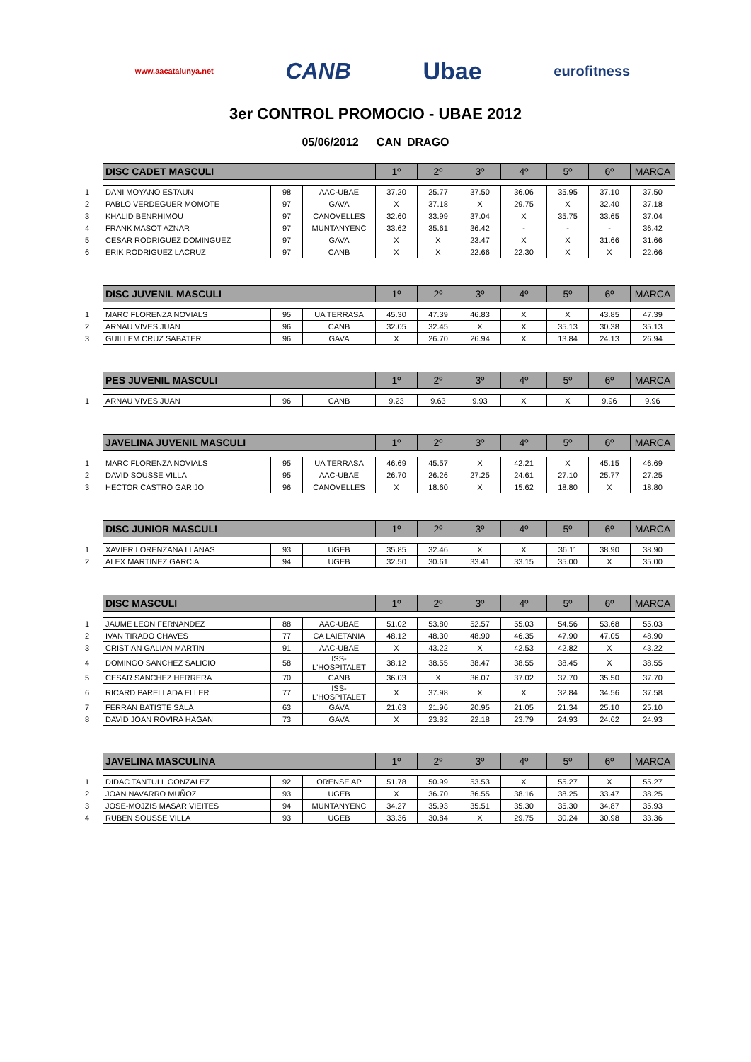www.aacatalunya.net CANB Ubae eurofitness
3er CONTROL PROMOCIO - UBAE 2012
05/06/2012 CAN DRAGO
| | DISC CADET MASCULI | | | 1º | 2º | 3º | 4º | 5º | 6º | MARCA |
| 1 | DANI MOYANO ESTAUN | 98 | AAC-UBAE | 37.20 | 25.77 | 37.50 | 36.06 | 35.95 | 37.10 | 37.50 |
| 2 | PABLO VERDEGUER MOMOTE | 97 | GAVA | X | 37.18 | X | 29.75 | X | 32.40 | 37.18 |
| 3 | KHALID BENRHIMOU | 97 | CANOVELLES | 32.60 | 33.99 | 37.04 | X | 35.75 | 33.65 | 37.04 |
| 4 | FRANK MASOT AZNAR | 97 | MUNTANYENC | 33.62 | 35.61 | 36.42 | - | - | - | 36.42 |
| 5 | CESAR RODRIGUEZ DOMINGUEZ | 97 | GAVA | X | X | 23.47 | X | X | 31.66 | 31.66 |
| 6 | ERIK RODRIGUEZ LACRUZ | 97 | CANB | X | X | 22.66 | 22.30 | X | X | 22.66 |
| | DISC JUVENIL MASCULI | | | 1º | 2º | 3º | 4º | 5º | 6º | MARCA |
| 1 | MARC FLORENZA NOVIALS | 95 | UA TERRASA | 45.30 | 47.39 | 46.83 | X | X | 43.85 | 47.39 |
| 2 | ARNAU VIVES JUAN | 96 | CANB | 32.05 | 32.45 | X | X | 35.13 | 30.38 | 35.13 |
| 3 | GUILLEM CRUZ SABATER | 96 | GAVA | X | 26.70 | 26.94 | X | 13.84 | 24.13 | 26.94 |
| | PES JUVENIL MASCULI | | | 1º | 2º | 3º | 4º | 5º | 6º | MARCA |
| 1 | ARNAU VIVES JUAN | 96 | CANB | 9.23 | 9.63 | 9.93 | X | X | 9.96 | 9.96 |
| | JAVELINA JUVENIL MASCULI | | | 1º | 2º | 3º | 4º | 5º | 6º | MARCA |
| 1 | MARC FLORENZA NOVIALS | 95 | UA TERRASA | 46.69 | 45.57 | X | 42.21 | X | 45.15 | 46.69 |
| 2 | DAVID SOUSSE VILLA | 95 | AAC-UBAE | 26.70 | 26.26 | 27.25 | 24.61 | 27.10 | 25.77 | 27.25 |
| 3 | HECTOR CASTRO GARIJO | 96 | CANOVELLES | X | 18.60 | X | 15.62 | 18.80 | X | 18.80 |
| | DISC JUNIOR MASCULI | | | 1º | 2º | 3º | 4º | 5º | 6º | MARCA |
| 1 | XAVIER LORENZANA LLANAS | 93 | UGEB | 35.85 | 32.46 | X | X | 36.11 | 38.90 | 38.90 |
| 2 | ALEX MARTINEZ GARCIA | 94 | UGEB | 32.50 | 30.61 | 33.41 | 33.15 | 35.00 | X | 35.00 |
| | DISC MASCULI | | | 1º | 2º | 3º | 4º | 5º | 6º | MARCA |
| 1 | JAUME LEON FERNANDEZ | 88 | AAC-UBAE | 51.02 | 53.80 | 52.57 | 55.03 | 54.56 | 53.68 | 55.03 |
| 2 | IVAN TIRADO CHAVES | 77 | CA LAIETANIA | 48.12 | 48.30 | 48.90 | 46.35 | 47.90 | 47.05 | 48.90 |
| 3 | CRISTIAN GALIAN MARTIN | 91 | AAC-UBAE | X | 43.22 | X | 42.53 | 42.82 | X | 43.22 |
| 4 | DOMINGO SANCHEZ SALICIO | 58 | ISS-L'HOSPITALET | 38.12 | 38.55 | 38.47 | 38.55 | 38.45 | X | 38.55 |
| 5 | CESAR SANCHEZ HERRERA | 70 | CANB | 36.03 | X | 36.07 | 37.02 | 37.70 | 35.50 | 37.70 |
| 6 | RICARD PARELLADA ELLER | 77 | ISS-L'HOSPITALET | X | 37.98 | X | X | 32.84 | 34.56 | 37.58 |
| 7 | FERRAN BATISTE SALA | 63 | GAVA | 21.63 | 21.96 | 20.95 | 21.05 | 21.34 | 25.10 | 25.10 |
| 8 | DAVID JOAN ROVIRA HAGAN | 73 | GAVA | X | 23.82 | 22.18 | 23.79 | 24.93 | 24.62 | 24.93 |
| | JAVELINA MASCULINA | | | 1º | 2º | 3º | 4º | 5º | 6º | MARCA |
| 1 | DIDAC TANTULL GONZALEZ | 92 | ORENSE AP | 51.78 | 50.99 | 53.53 | X | 55.27 | X | 55.27 |
| 2 | JOAN NAVARRO MUÑOZ | 93 | UGEB | X | 36.70 | 36.55 | 38.16 | 38.25 | 33.47 | 38.25 |
| 3 | JOSE-MOJZIS MASAR VIEITES | 94 | MUNTANYENC | 34.27 | 35.93 | 35.51 | 35.30 | 35.30 | 34.87 | 35.93 |
| 4 | RUBEN SOUSSE VILLA | 93 | UGEB | 33.36 | 30.84 | X | 29.75 | 30.24 | 30.98 | 33.36 |